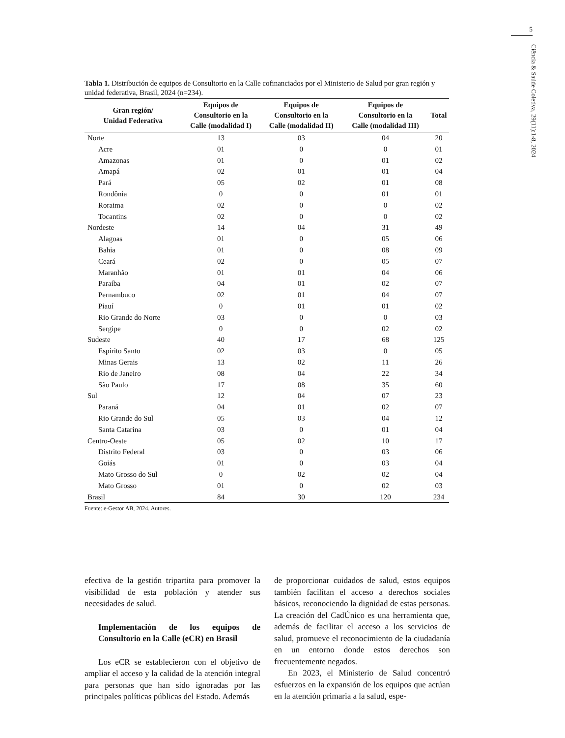5
Ciência & Saúde Coletiva, 29(11):1-8, 2024
Tabla 1. Distribución de equipos de Consultorio en la Calle cofinanciados por el Ministerio de Salud por gran región y unidad federativa, Brasil, 2024 (n=234).
| Gran región/ Unidad Federativa | Equipos de Consultorio en la Calle (modalidad I) | Equipos de Consultorio en la Calle (modalidad II) | Equipos de Consultorio en la Calle (modalidad III) | Total |
| --- | --- | --- | --- | --- |
| Norte | 13 | 03 | 04 | 20 |
| Acre | 01 | 0 | 0 | 01 |
| Amazonas | 01 | 0 | 01 | 02 |
| Amapá | 02 | 01 | 01 | 04 |
| Pará | 05 | 02 | 01 | 08 |
| Rondônia | 0 | 0 | 01 | 01 |
| Roraima | 02 | 0 | 0 | 02 |
| Tocantins | 02 | 0 | 0 | 02 |
| Nordeste | 14 | 04 | 31 | 49 |
| Alagoas | 01 | 0 | 05 | 06 |
| Bahia | 01 | 0 | 08 | 09 |
| Ceará | 02 | 0 | 05 | 07 |
| Maranhão | 01 | 01 | 04 | 06 |
| Paraíba | 04 | 01 | 02 | 07 |
| Pernambuco | 02 | 01 | 04 | 07 |
| Piauí | 0 | 01 | 01 | 02 |
| Rio Grande do Norte | 03 | 0 | 0 | 03 |
| Sergipe | 0 | 0 | 02 | 02 |
| Sudeste | 40 | 17 | 68 | 125 |
| Espírito Santo | 02 | 03 | 0 | 05 |
| Minas Gerais | 13 | 02 | 11 | 26 |
| Rio de Janeiro | 08 | 04 | 22 | 34 |
| São Paulo | 17 | 08 | 35 | 60 |
| Sul | 12 | 04 | 07 | 23 |
| Paraná | 04 | 01 | 02 | 07 |
| Rio Grande do Sul | 05 | 03 | 04 | 12 |
| Santa Catarina | 03 | 0 | 01 | 04 |
| Centro-Oeste | 05 | 02 | 10 | 17 |
| Distrito Federal | 03 | 0 | 03 | 06 |
| Goiás | 01 | 0 | 03 | 04 |
| Mato Grosso do Sul | 0 | 02 | 02 | 04 |
| Mato Grosso | 01 | 0 | 02 | 03 |
| Brasil | 84 | 30 | 120 | 234 |
Fuente: e-Gestor AB, 2024. Autores.
efectiva de la gestión tripartita para promover la visibilidad de esta población y atender sus necesidades de salud.
Implementación de los equipos de Consultorio en la Calle (eCR) en Brasil
Los eCR se establecieron con el objetivo de ampliar el acceso y la calidad de la atención integral para personas que han sido ignoradas por las principales políticas públicas del Estado. Además
de proporcionar cuidados de salud, estos equipos también facilitan el acceso a derechos sociales básicos, reconociendo la dignidad de estas personas. La creación del CadÚnico es una herramienta que, además de facilitar el acceso a los servicios de salud, promueve el reconocimiento de la ciudadanía en un entorno donde estos derechos son frecuentemente negados.
En 2023, el Ministerio de Salud concentró esfuerzos en la expansión de los equipos que actúan en la atención primaria a la salud, espe-